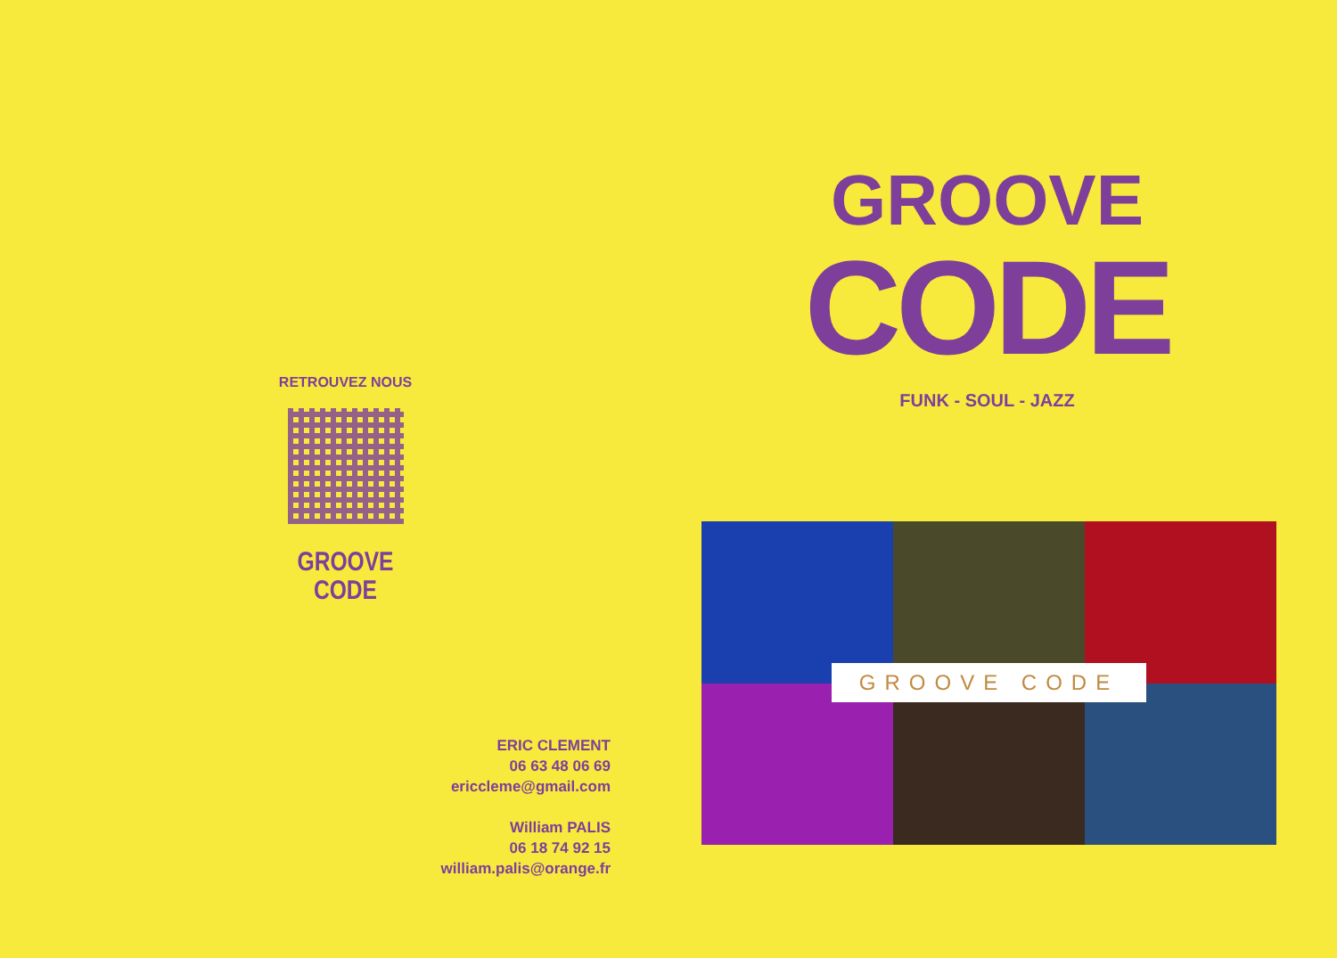RETROUVEZ NOUS
GROOVE CODE
ERIC CLEMENT
06 63 48 06 69
ericcleme@gmail.com
William PALIS
06 18 74 92 15
william.palis@orange.fr
GROOVE
CODE
FUNK - SOUL - JAZZ
GROOVE CODE